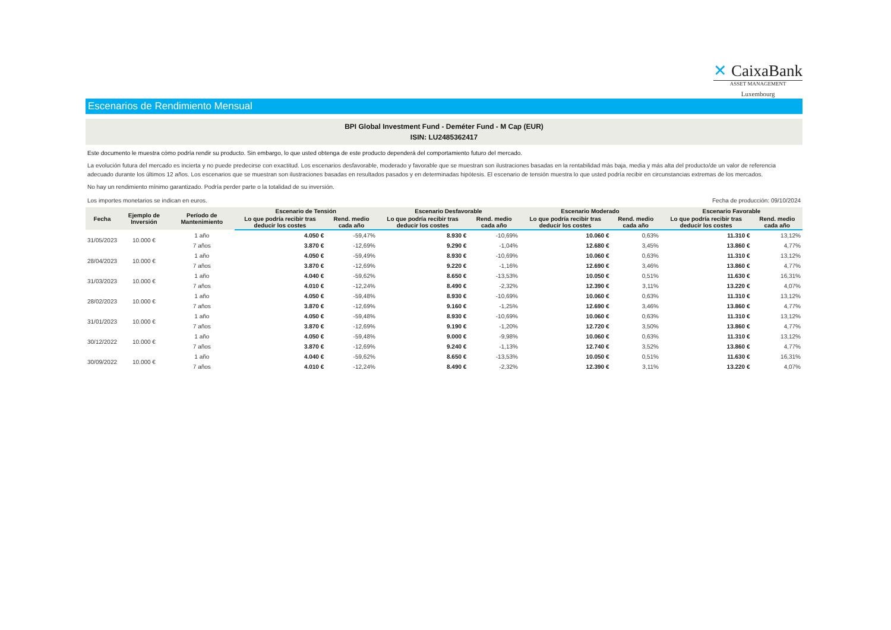✕ CaixaBank
ASSET MANAGEMENT
Luxembourg
Escenarios de Rendimiento Mensual
BPI Global Investment Fund - Deméter Fund - M Cap (EUR)
ISIN: LU2485362417
Este documento le muestra cómo podría rendir su producto. Sin embargo, lo que usted obtenga de este producto dependerá del comportamiento futuro del mercado.
La evolución futura del mercado es incierta y no puede predecirse con exactitud. Los escenarios desfavorable, moderado y favorable que se muestran son ilustraciones basadas en la rentabilidad más baja, media y más alta del producto/de un valor de referencia adecuado durante los últimos 12 años. Los escenarios que se muestran son ilustraciones basadas en resultados pasados y en determinadas hipótesis. El escenario de tensión muestra lo que usted podría recibir en circunstancias extremas de los mercados.
No hay un rendimiento mínimo garantizado. Podría perder parte o la totalidad de su inversión.
Los importes monetarios se indican en euros. Fecha de producción: 09/10/2024
| Fecha | Ejemplo de Inversión | Período de Mantenimiento | Escenario de Tensión | | Escenario Desfavorable | | Escenario Moderado | | Escenario Favorable | |
| --- | --- | --- | --- | --- | --- | --- | --- | --- | --- | --- |
| | | | Lo que podría recibir tras deducir los costes | Rend. medio cada año | Lo que podría recibir tras deducir los costes | Rend. medio cada año | Lo que podría recibir tras deducir los costes | Rend. medio cada año | Lo que podría recibir tras deducir los costes | Rend. medio cada año |
| 31/05/2023 | 10.000 € | 1 año | 4.050 € | -59,47% | 8.930 € | -10,69% | 10.060 € | 0,63% | 11.310 € | 13,12% |
| | | 7 años | 3.870 € | -12,69% | 9.290 € | -1,04% | 12.680 € | 3,45% | 13.860 € | 4,77% |
| 28/04/2023 | 10.000 € | 1 año | 4.050 € | -59,49% | 8.930 € | -10,69% | 10.060 € | 0,63% | 11.310 € | 13,12% |
| | | 7 años | 3.870 € | -12,69% | 9.220 € | -1,16% | 12.690 € | 3,46% | 13.860 € | 4,77% |
| 31/03/2023 | 10.000 € | 1 año | 4.040 € | -59,62% | 8.650 € | -13,53% | 10.050 € | 0,51% | 11.630 € | 16,31% |
| | | 7 años | 4.010 € | -12,24% | 8.490 € | -2,32% | 12.390 € | 3,11% | 13.220 € | 4,07% |
| 28/02/2023 | 10.000 € | 1 año | 4.050 € | -59,48% | 8.930 € | -10,69% | 10.060 € | 0,63% | 11.310 € | 13,12% |
| | | 7 años | 3.870 € | -12,69% | 9.160 € | -1,25% | 12.690 € | 3,46% | 13.860 € | 4,77% |
| 31/01/2023 | 10.000 € | 1 año | 4.050 € | -59,48% | 8.930 € | -10,69% | 10.060 € | 0,63% | 11.310 € | 13,12% |
| | | 7 años | 3.870 € | -12,69% | 9.190 € | -1,20% | 12.720 € | 3,50% | 13.860 € | 4,77% |
| 30/12/2022 | 10.000 € | 1 año | 4.050 € | -59,48% | 9.000 € | -9,98% | 10.060 € | 0,63% | 11.310 € | 13,12% |
| | | 7 años | 3.870 € | -12,69% | 9.240 € | -1,13% | 12.740 € | 3,52% | 13.860 € | 4,77% |
| 30/09/2022 | 10.000 € | 1 año | 4.040 € | -59,62% | 8.650 € | -13,53% | 10.050 € | 0,51% | 11.630 € | 16,31% |
| | | 7 años | 4.010 € | -12,24% | 8.490 € | -2,32% | 12.390 € | 3,11% | 13.220 € | 4,07% |